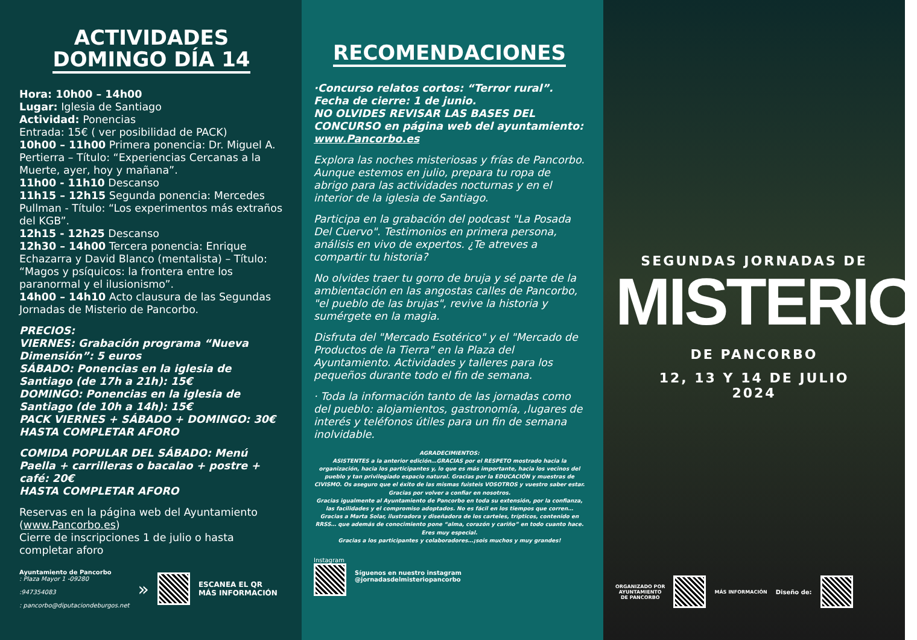ACTIVIDADES
DOMINGO DÍA 14
Hora: 10h00 – 14h00
Lugar: Iglesia de Santiago
Actividad: Ponencias
Entrada: 15€ ( ver posibilidad de PACK)
10h00 – 11h00 Primera ponencia: Dr. Miguel A. Pertierra – Título: “Experiencias Cercanas a la Muerte, ayer, hoy y mañana”.
11h00 - 11h10 Descanso
11h15 – 12h15 Segunda ponencia: Mercedes Pullman - Título: “Los experimentos más extraños del KGB”.
12h15 - 12h25 Descanso
12h30 – 14h00 Tercera ponencia: Enrique Echazarra y David Blanco (mentalista) – Título: “Magos y psíquicos: la frontera entre los paranormal y el ilusionismo”.
14h00 – 14h10 Acto clausura de las Segundas Jornadas de Misterio de Pancorbo.
PRECIOS:
VIERNES: Grabación programa “Nueva Dimensión”: 5 euros
SÁBADO: Ponencias en la iglesia de Santiago (de 17h a 21h): 15€
DOMINGO: Ponencias en la iglesia de Santiago (de 10h a 14h): 15€
PACK VIERNES + SÁBADO + DOMINGO: 30€
HASTA COMPLETAR AFORO
COMIDA POPULAR DEL SÁBADO: Menú Paella + carrilleras o bacalao + postre + café: 20€
HASTA COMPLETAR AFORO
Reservas en la página web del Ayuntamiento (www.Pancorbo.es)
Cierre de inscripciones 1 de julio o hasta completar aforo
Ayuntamiento de Pancorbo
: Plaza Mayor 1 -09280
:947354083
: pancorbo@diputaciondeburgos.net
»
ESCANEA EL QR
MÁS INFORMACIÓN
RECOMENDACIONES
·Concurso relatos cortos: “Terror rural”. Fecha de cierre: 1 de junio.
NO OLVIDES REVISAR LAS BASES DEL CONCURSO en página web del ayuntamiento: www.Pancorbo.es
Explora las noches misteriosas y frías de Pancorbo. Aunque estemos en julio, prepara tu ropa de abrigo para las actividades nocturnas y en el interior de la iglesia de Santiago.
Participa en la grabación del podcast "La Posada Del Cuervo". Testimonios en primera persona, análisis en vivo de expertos. ¿Te atreves a compartir tu historia?
No olvides traer tu gorro de bruja y sé parte de la ambientación en las angostas calles de Pancorbo, "el pueblo de las brujas", revive la historia y sumérgete en la magia.
Disfruta del "Mercado Esotérico" y el "Mercado de Productos de la Tierra" en la Plaza del Ayuntamiento. Actividades y talleres para los pequeños durante todo el fin de semana.
· Toda la información tanto de las jornadas como del pueblo: alojamientos, gastronomía, ,lugares de interés y teléfonos útiles para un fin de semana inolvidable.
AGRADECIMIENTOS:
ASISTENTES a la anterior edición…GRACIAS por el RESPETO mostrado hacia la organización, hacia los participantes y, lo que es más importante, hacia los vecinos del pueblo y tan privilegiado espacio natural. Gracias por la EDUCACIÓN y muestras de CIVISMO. Os aseguro que el éxito de las mismas fuisteis VOSOTROS y vuestro saber estar. Gracias por volver a confiar en nosotros.
Gracias igualmente al Ayuntamiento de Pancorbo en toda su extensión, por la confianza, las facilidades y el compromiso adoptados. No es fácil en los tiempos que corren…
Gracias a Marta Solar, ilustradora y diseñadora de los carteles, trípticos, contenido en RRSS… que además de conocimiento pone “alma, corazón y cariño” en todo cuanto hace. Eres muy especial.
Gracias a los participantes y colaboradores…¡sois muchos y muy grandes!
Instagram
Síguenos en nuestro instagram
@jornadasdelmisteriopancorbo
SEGUNDAS JORNADAS DE
MISTERIO
DE PANCORBO
12, 13 Y 14 DE JULIO
2024
ORGANIZADO POR
AYUNTAMIENTO
DE PANCORBO
MÁS INFORMACIÓN Diseño de: